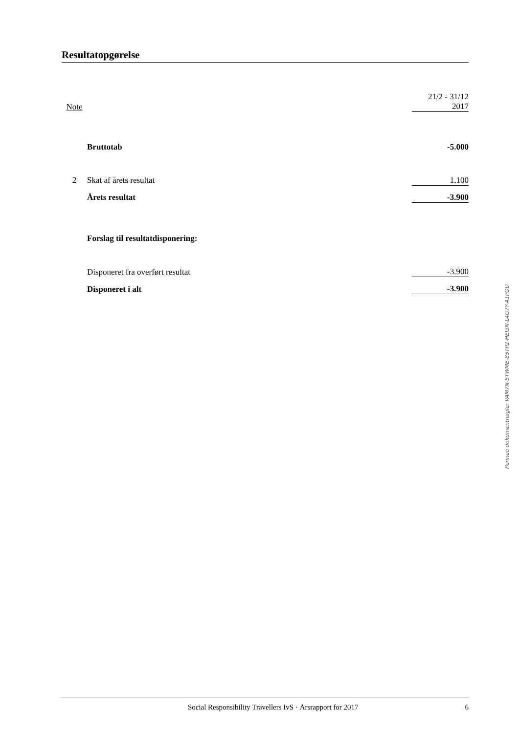Resultatopgørelse
| Note | | 21/2 - 31/12 2017 |
| | Bruttotab | -5.000 |
| 2 | Skat af årets resultat | 1.100 |
| | Årets resultat | -3.900 |
| | Forslag til resultatdisponering: | |
| | Disponeret fra overført resultat | -3.900 |
| | Disponeret i alt | -3.900 |
Penneo dokumentnøgle: VAM7N-5TWME-85TP2-HEI3N-L4G7Y-A1POD
Social Responsibility Travellers IvS · Årsrapport for 2017 6